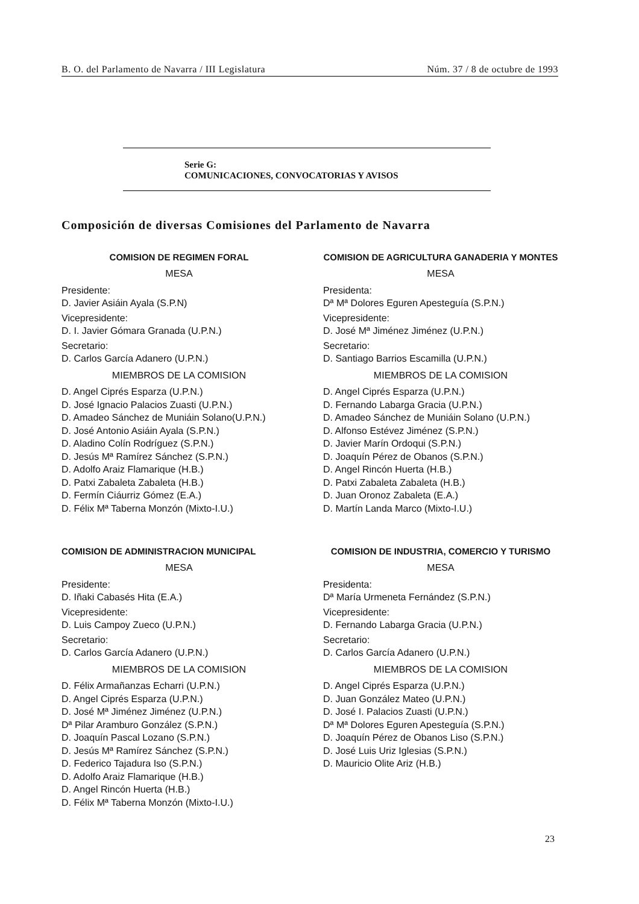B. O. del Parlamento de Navarra / III Legislatura Núm. 37 / 8 de octubre de 1993
Serie G:
COMUNICACIONES, CONVOCATORIAS Y AVISOS
Composición de diversas Comisiones del Parlamento de Navarra
COMISION DE REGIMEN FORAL
MESA
Presidente:
D. Javier Asiáin Ayala (S.P.N)
Vicepresidente:
D. I. Javier Gómara Granada (U.P.N.)
Secretario:
D. Carlos García Adanero (U.P.N.)
MIEMBROS DE LA COMISION
D. Angel Ciprés Esparza (U.P.N.)
D. José Ignacio Palacios Zuasti (U.P.N.)
D. Amadeo Sánchez de Muniáin Solano(U.P.N.)
D. José Antonio Asiáin Ayala (S.P.N.)
D. Aladino Colín Rodríguez (S.P.N.)
D. Jesús Mª Ramírez Sánchez (S.P.N.)
D. Adolfo Araiz Flamarique (H.B.)
D. Patxi Zabaleta Zabaleta (H.B.)
D. Fermín Ciáurriz Gómez (E.A.)
D. Félix Mª Taberna Monzón (Mixto-I.U.)
COMISION DE ADMINISTRACION MUNICIPAL
MESA
Presidente:
D. Iñaki Cabasés Hita (E.A.)
Vicepresidente:
D. Luis Campoy Zueco (U.P.N.)
Secretario:
D. Carlos García Adanero (U.P.N.)
MIEMBROS DE LA COMISION
D. Félix Armañanzas Echarri (U.P.N.)
D. Angel Ciprés Esparza (U.P.N.)
D. José Mª Jiménez Jiménez (U.P.N.)
Dª Pilar Aramburo González (S.P.N.)
D. Joaquín Pascal Lozano (S.P.N.)
D. Jesús Mª Ramírez Sánchez (S.P.N.)
D. Federico Tajadura Iso (S.P.N.)
D. Adolfo Araiz Flamarique (H.B.)
D. Angel Rincón Huerta (H.B.)
D. Félix Mª Taberna Monzón (Mixto-I.U.)
COMISION DE AGRICULTURA GANADERIA Y MONTES
MESA
Presidenta:
Dª Mª Dolores Eguren Apesteguía (S.P.N.)
Vicepresidente:
D. José Mª Jiménez Jiménez (U.P.N.)
Secretario:
D. Santiago Barrios Escamilla (U.P.N.)
MIEMBROS DE LA COMISION
D. Angel Ciprés Esparza (U.P.N.)
D. Fernando Labarga Gracia (U.P.N.)
D. Amadeo Sánchez de Muniáin Solano (U.P.N.)
D. Alfonso Estévez Jiménez (S.P.N.)
D. Javier Marín Ordoqui (S.P.N.)
D. Joaquín Pérez de Obanos (S.P.N.)
D. Angel Rincón Huerta (H.B.)
D. Patxi Zabaleta Zabaleta (H.B.)
D. Juan Oronoz Zabaleta (E.A.)
D. Martín Landa Marco (Mixto-I.U.)
COMISION DE INDUSTRIA, COMERCIO Y TURISMO
MESA
Presidenta:
Dª María Urmeneta Fernández (S.P.N.)
Vicepresidente:
D. Fernando Labarga Gracia (U.P.N.)
Secretario:
D. Carlos García Adanero (U.P.N.)
MIEMBROS DE LA COMISION
D. Angel Ciprés Esparza (U.P.N.)
D. Juan González Mateo (U.P.N.)
D. José I. Palacios Zuasti (U.P.N.)
Dª Mª Dolores Eguren Apesteguía (S.P.N.)
D. Joaquín Pérez de Obanos Liso (S.P.N.)
D. José Luis Uriz Iglesias (S.P.N.)
D. Mauricio Olite Ariz (H.B.)
23